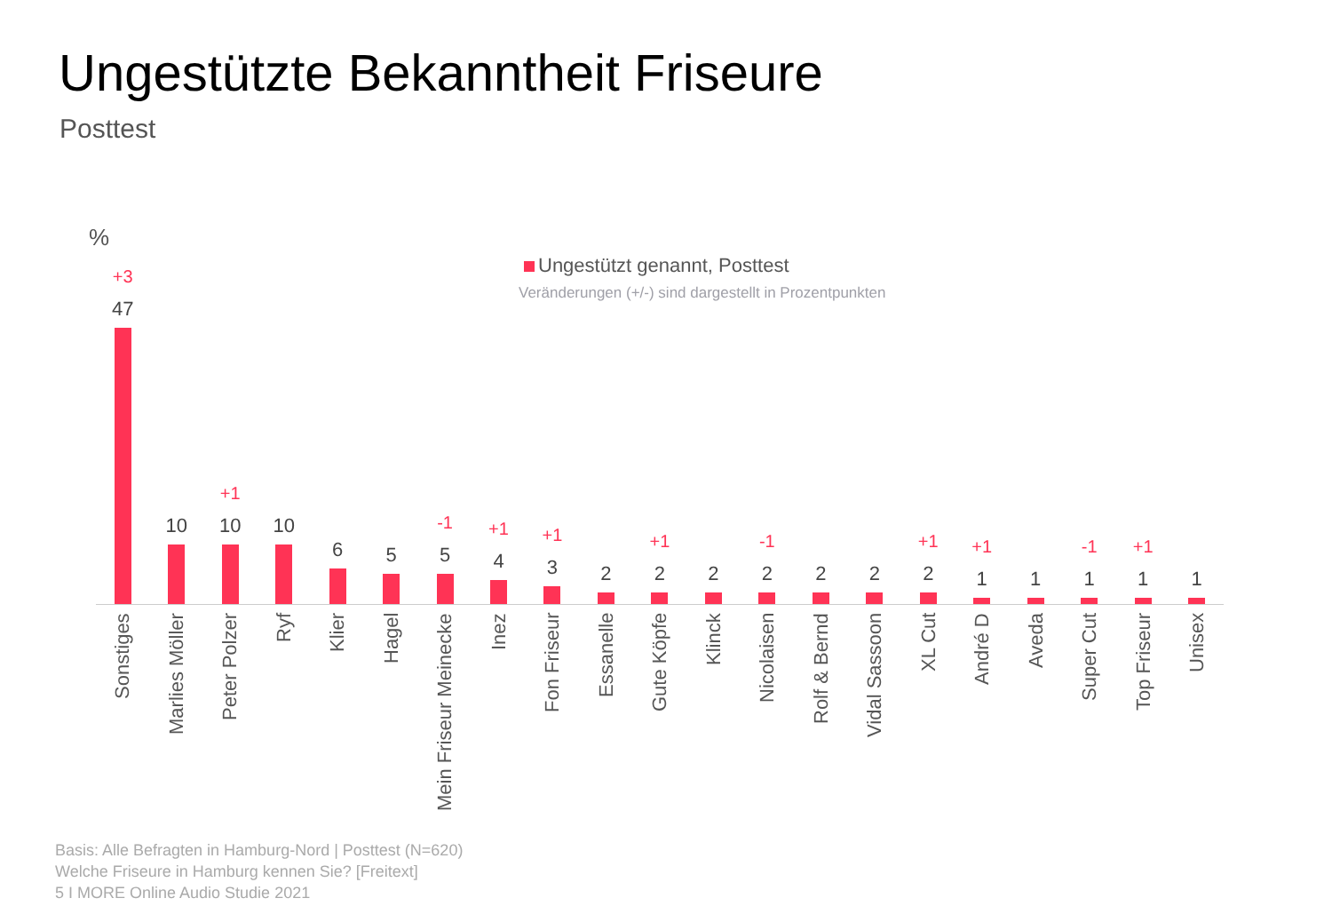Ungestützte Bekanntheit Friseure
Posttest
%
Ungestützt genannt, Posttest
Veränderungen (+/-) sind dargestellt in Prozentpunkten
+3
47
10
+1
10
10
6
5
-1
5
+1
4
+1
3
2
+1
2
2
-1
2
2
2
+1
2
+1
1
1
-1
1
+1
1
1
Sonstiges
Marlies Möller
Peter Polzer
Ryf
Klier
Hagel
Mein Friseur Meinecke
Inez
Fon Friseur
Essanelle
Gute Köpfe
Klinck
Nicolaisen
Rolf & Bernd
Vidal Sassoon
XL Cut
André D
Aveda
Super Cut
Top Friseur
Unisex
Basis: Alle Befragten in Hamburg-Nord | Posttest (N=620)
Welche Friseure in Hamburg kennen Sie? [Freitext]
5 I MORE Online Audio Studie 2021